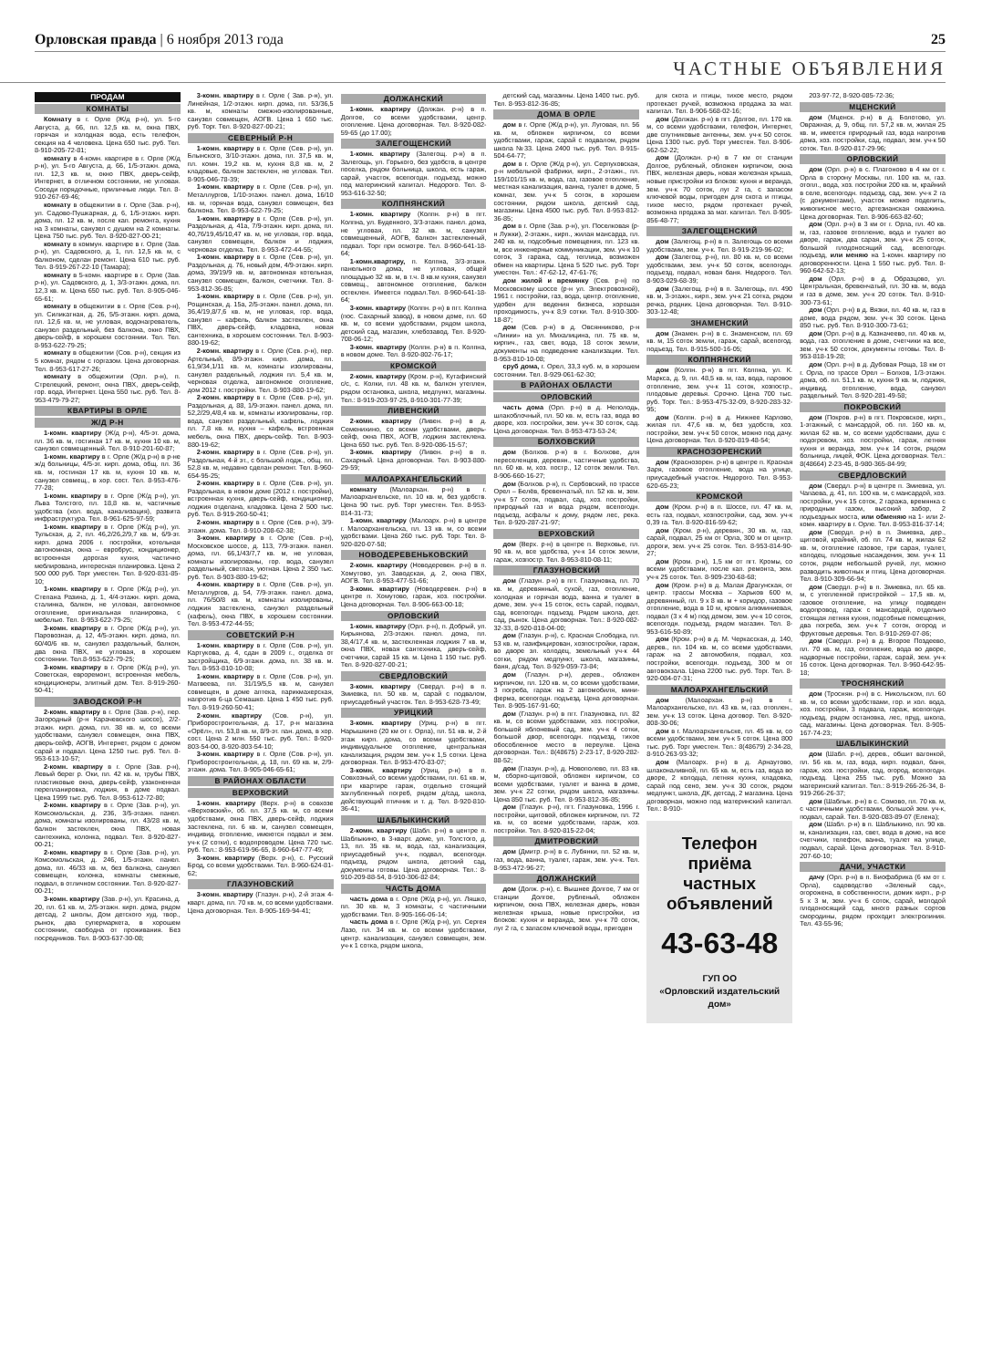Орловская правда | 6 ноября 2013 года 25
ЧАСТНЫЕ ОБЪЯВЛЕНИЯ
ПРОДАМ
КОМНАТЫ
Комнату в г. Орле (Ж/д р-н), ул. 5-го Августа, д. 66, пл. 12,5 кв. м, окна ПВХ, горячая и холодная вода, есть телефон, секция на 4 человека. Цена 650 тыс. руб. Тел. 8-910-205-72-81;
комнату в 4-комн. квартире в г. Орле (Ж/д р-н), ул. 5-го Августа, д. 66, 1/5-этажн. дома, пл. 12,3 кв. м, окно ПВХ, дверь-сейф, Интернет, в отличном состоянии, не угловая. Соседи порядочные, приличные люди. Тел. 8-910-267-69-46;
комнату в общежитии в г. Орле (Зав. р-н), ул. Садово-Пушкарная, д. 6, 1/5-этажн. кирп. дома, пл. 12 кв. м, после кап. ремонта, кухня на 3 комнаты, санузел с душем на 2 комнаты. Цена 750 тыс. руб. Тел. 8-920-827-00-21;
комнату в коммун. квартире в г. Орле (Зав. р-н), ул. Садовского, д. 1, пл. 12,5 кв. м, с балконом, сделан ремонт. Цена 610 тыс. руб. Тел. 8-919-267-22-10 (Тамара);
комнату в 5-комн. квартире в г. Орле (Зав. р-н), ул. Садовского, д. 1, 3/3-этажн. дома, пл. 12,3 кв. м. Цена 650 тыс. руб. Тел. 8-905-046-65-61;
комнату в общежитии в г. Орле (Сев. р-н), ул. Силикатная, д. 26, 5/5-этажн. кирп. дома, пл. 12,6 кв. м, не угловая, водонагреватель, санузел раздельный, без балкона, окно ПВХ, дверь-сейф, в хорошем состоянии. Тел. Тел. 8-953-622-79-25;
комнату в общежитии (Сов. р-н), секция из 5 комнат, рядом с горгазом. Цена договорная. Тел. 8-953-617-27-26;
комнату в общежитии (Орл. р-н), п. Стрелецкий, ремонт, окна ПВХ, дверь-сейф, гор. вода, Интернет. Цена 550 тыс. руб. Тел. 8-953-479-79-27;
КВАРТИРЫ В ОРЛЕ
Ж/Д Р-Н
1-комн. квартиру (Ж/д р-н), 4/5-эт. дома, пл. 36 кв. м, гостиная 17 кв. м, кухня 10 кв. м, санузел совмещенный. Тел. 8-910-201-60-87;
1-комн. квартиру в г. Орле (Ж/д р-н) в р-не ж/д больницы, 4/5-эт. кирп. дома, общ. пл. 36 кв. м, гостиная 17 кв. м, кухня 10 кв. м, санузел совмещ., в хор. сост. Тел. 8-953-476-77-28;
1-комн. квартиру в г. Орле (Ж/д р-н), ул. Льва Толстого, пл. 18,8 кв. м, частичные удобства (хол. вода, канализация), развита инфраструктура. Тел. 8-961-625-97-59;
1-комн. квартиру в г. Орле (Ж/д р-н), ул. Тульская, д. 2, пл. 46,2/26,2/9,7 кв. м, 6/9-эт. кирп. дома 2006 г. постройки, котельная автономная, окна – евробрус, кондиционер, встроенная дорогая кухня, частично меблирована, интересная планировка. Цена 2 500 000 руб. Торг уместен. Тел. 8-920-831-85-10;
1-комн. квартиру в г. Орле (Ж/д р-н), ул. Степана Разина, д. 1, 4/4-этажн. кирп. дома, сталинка, балкон, не угловая, автономное отопление, оригинальная планировка, с мебелью. Тел. 8-953-622-79-25;
3-комн. квартиру в г. Орле (Ж/д р-н), ул. Паровозная, д. 12, 4/5-этажн. кирп. дома, пл. 60/40/6 кв. м, санузел раздельный, балкон, два окна ПВХ, не угловая, в хорошем состоянии. Тел.8-953-622-79-25;
3-комн. квартиру в г. Орле (Ж/д р-н), ул. Советская, евроремонт, встроенная мебель, кондиционеры, элитный дом. Тел. 8-919-260-50-41;
ЗАВОДСКОЙ Р-Н
2-комн. квартиру в г. Орле (Зав. р-н), пер. Загородный (р-н Карачевского шоссе), 2/2-этажн. кирп. дома, пл. 38 кв. м, со всеми удобствами, санузел совмещен, окна ПВХ, дверь-сейф, АОГВ, Интернет, рядом с домом сарай и подвал. Цена 1250 тыс. руб. Тел. 8-953-613-10-57;
2-комн. квартиру в г. Орле (Зав. р-н), Левый берег р. Оки, пл. 42 кв. м, трубы ПВХ, пластиковые окна, дверь-сейф, узаконенная перепланировка, лоджия, в доме подвал. Цена 1999 тыс. руб. Тел. 8-953-612-72-80;
2-комн. квартиру в г. Орле (Зав. р-н), ул. Комсомольская, д. 236, 3/5-этажн. панел. дома, комнаты изолированы, пл. 43/28 кв. м, балкон застеклен, окна ПВХ, новая сантехника, колонка, подвал. Тел. 8-920-827-00-21;
2-комн. квартиру в г. Орле (Зав. р-н), ул. Комсомольская, д. 246, 1/5-этажн. панел. дома, пл. 46/33 кв. м, без балкона, санузел совмещен, колонка, комнаты смежные, подвал, в отличном состоянии. Тел. 8-920-827-00-21;
3-комн. квартиру (Зав. р-н), ул. Красина, д. 20, пл. 61 кв. м, 2/5-этажн. кирп. дома, рядом детсад, 2 школы, Дом детского худ. твор., рынок, два супермаркета, в хорошем состоянии, свободна от проживания. Без посредников. Тел. 8-903-637-30-08;
3-комн. квартиру в г. Орле ( Зав. р-н), ул. Линейная, 1/2-этажн. кирп. дома, пл. 53/36,5 кв. м, комнаты смежно-изолированные, санузел совмещен, АОГВ. Цена 1 650 тыс. руб. Торг. Тел. 8-920-827-00-21;
СЕВЕРНЫЙ Р-Н
1-комн. квартиру в г. Орле (Сев. р-н), ул. Блынского, 3/10-этажн. дома, пл. 37,5 кв. м, пл. комн. 19,2 кв. м, кухня 8,8 кв. м, 2 кладовые, балкон застеклен, не угловая. Тел. 8-905-046-78-39;
1-комн. квартиру в г. Орле (Сев. р-н), ул. Металлургов, 1/10-этажн. панел. дома, 16/10 кв. м, горячая вода, санузел совмещен, без балкона. Тел. 8-953-622-79-25;
1-комн. квартиру в г. Орле (Сев. р-н), ул. Раздольная, д. 41а, 7/9-этажн. кирп. дома, пл. 40,76/19,45/10,47 кв. м, не угловая, гор. вода, санузел совмещен, балкон и лоджия, черновая отделка. Тел. 8-953-472-44-55;
1-комн. квартиру в г. Орле (Сев. р-н), ул. Раздольная, д. 76, новый дом, 4/9-этажн. кирп. дома, 39/19/9 кв. м, автономная котельная, санузел совмещен, балкон, счетчики. Тел. 8-953-812-36-85;
1-комн. квартиру в г. Орле (Сев. р-н), ул. Рощинская, д. 15а, 2/5-этажн. панел. дома, пл. 36,4/19,8/7,6 кв. м, не угловая, гор. вода, санузел – кафель, балкон застеклен, окна ПВХ, дверь-сейф, кладовка, новая сантехника, в хорошем состоянии. Тел. 8-903-880-19-62;
2-комн. квартиру в г. Орле (Сев. р-н), пер. Артельный, 8/9-этажн. кирп. дома, пл. 61,9/34,1/11 кв. м, комнаты изолированы, санузел раздельный, лоджия пл. 5,4 кв. м, черновая отделка, автономное отопление, дом 2012 г. постройки. Тел. 8-903-880-19-62;
2-комн. квартиру в г. Орле (Сев. р-н), ул. Раздольная, д. 88, 1/9-этажн. панел. дома, пл. 52,2/29,4/8,4 кв. м, комнаты изолированы, гор. вода, санузел раздельный, кафель, лоджия пл. 7,8 кв. м, кухня – кафель, встроенная мебель, окна ПВХ, дверь-сейф. Тел. 8-903-880-19-62;
2-комн. квартиру в г. Орле (Сев. р-н), ул. Раздольная, 4-й эт., с большой лодж., общ. пл. 52,8 кв. м, недавно сделан ремонт. Тел. 8-960-654-95-25;
2-комн. квартиру в г. Орле (Сев. р-н), ул. Раздольная, в новом доме (2012 г. постройки), встроенная кухня, дверь-сейф, кондиционер, лоджия отделана, кладовка. Цена 2 500 тыс. руб. Тел. 8-919-260-50-41;
2-комн. квартиру в г. Орле (Сев. р-н), 3/9-этажн. дома. Тел. 8-910-208-62-38;
3-комн. квартиру в г. Орле (Сев. р-н), Московское шоссе, д. 113, 7/9-этажн. панел. дома, пл. 66,1/43/7,7 кв. м, не угловая, комнаты изолированы, гор. вода, санузел раздельный, светлая, уютная. Цена 2 350 тыс. руб. Тел. 8-903-880-19-62;
4-комн. квартиру в г. Орле (Сев. р-н), ул. Металлургов, д. 54, 7/9-этажн. панел. дома, пл. 76/50/8 кв. м, комнаты изолированы, лоджия застеклена, санузел раздельный (кафель), окна ПВХ, в хорошем состоянии. Тел. 8-953-472-44-55;
СОВЕТСКИЙ Р-Н
1-комн. квартиру в г. Орле (Сов. р-н), ул. Картукова, д. 4, сдан в 2009 г., отделка от застройщика, 6/9-этажн. дома, пл. 38 кв. м. Тел. 8-953-810-10-08;
1-комн. квартиру в г. Орле (Сов. р-н), ул. Матвеева, пл. 31/19/5,5 кв. м, санузел совмещен, в доме аптека, парикмахерская, напротив 6-ца Семашко. Цена 1 450 тыс. руб. Тел. 8-919-260-50-41;
2-комн. квартиру (Сов. р-н), ул. Приборостроительная, д. 17, р-н магазина «Орёл», пл. 53,8 кв. м, 8/9-эт. пан. дома, в хор. сост. Цена 2 млн. 550 тыс. руб. Тел.: 8-920-803-54-00, 8-920-803-54-10;
3-комн. квартиру в г. Орле (Сов. р-н), ул. Приборостроительная, д. 18, пл. 69 кв. м, 2/9-этажн. дома. Тел. 8-905-046-65-61;
В РАЙОНАХ ОБЛАСТИ
ВЕРХОВСКИЙ
1-комн. квартиру (Верх. р-н) в совхозе «Верховский», об. пл. 37,5 кв. м, со всеми удобствами, окна ПВХ, дверь-сейф, лоджия застеклена, пл. 6 кв. м, санузел совмещен, индивид. отопление, имеются подвал и зем. уч-к (2 сотки), с водопроводом. Цена 720 тыс. руб. Тел.: 8-953-619-96-65, 8-960-647-77-49;
3-комн. квартиру (Верх. р-н), с. Русский Брод, со всеми удобствами. Тел. 8-960-624-81-62;
ГЛАЗУНОВСКИЙ
3-комн. квартиру (Глазун. р-н), 2-й этаж 4-кварт. дома, пл. 70 кв. м, со всеми удобствами. Цена договорная. Тел. 8-905-169-94-41;
ДОЛЖАНСКИЙ
1-комн. квартиру (Должан. р-н) в п. Долгое, со всеми удобствами, центр. отопление. Цена договорная. Тел. 8-920-082-59-65 (до 17.00);
ЗАЛЕГОЩЕНСКИЙ
1-комн. квартиру (Залегощ. р-н) в п. Залегощь, ул. Горького, без удобств, в центре поселка, рядом больница, школа, есть гараж, сарай, участок, всепогодн. подъезд, можно под материнский капитал. Недорого. Тел. 8-953-616-32-50;
КОЛПНЯНСКИЙ
1-комн. квартиру (Колпн. р-н) в пгт. Колпна, ул. Буденного, 3/3-этажн. панел. дома, не угловая, пл. 32 кв. м, санузел совмещенный, АОГВ, балкон застекленный, подвал. Торг при осмотре. Тел. 8-960-641-18-64;
1-комн.квартиру, п. Колпна, 3/3-этажн. панельного дома, не угловая, общей площадью 32 кв. м, в т.ч. 8 кв.м кухня, санузел совмещ., автономное отопление, балкон остеклен. Имеется подвал.Тел. 8-960-641-18-64;
3-комн. квартиру (Колпн. р-н) в пгт. Колпна (пос. Сахарный завод), в новом доме, пл. 60 кв. м, со всеми удобствами, рядом школа, детский сад, магазин, хлебозавод. Тел. 8-920-708-06-12;
3-комн. квартиру (Колпн. р-н) в п. Колпна, в новом доме. Тел. 8-920-802-76-17;
КРОМСКОЙ
2-комн. квартиру (Кром. р-н), Кутафинский с/с, с. Колки, пл. 48 кв. м, балкон утеплен, рядом остановка, школа, медпункт, магазины. Тел.: 8-919-203-97-25, 8-910-301-77-39;
ЛИВЕНСКИЙ
2-комн. квартиру (Ливен. р-н) в д. Семенихино, со всеми удобствами, дверь-сейф, окна ПВХ, АОГВ, лоджия застеклена. Цена 650 тыс. руб. Тел. 8-920-086-15-57;
3-комн. квартиру (Ливен. р-н) в п. Сахарный. Цена договорная. Тел. 8-903-880-29-59;
МАЛОАРХАНГЕЛЬСКИЙ
комнату (Малоархан. р-н) в г. Малоархангельске, пл. 10 кв. м, без удобств. Цена 90 тыс. руб. Торг уместен. Тел. 8-953-814-31-73;
1-комн. квартиру (Малоарх. р-н) в центре г. Малоархангельска, пл. 13 кв. м, со всеми удобствами. Цена 260 тыс. руб. Торг. Тел. 8-920-820-07-58;
НОВОДЕРЕВЕНЬКОВСКИЙ
2-комн. квартиру (Новодеревен. р-н) в п. Хомутово, ул. Заводская, д. 2, окна ПВХ, АОГВ. Тел. 8-953-477-51-66;
3-комн. квартиру (Новодеревен. р-н) в центре п. Хомутово, гараж, хоз. постройки. Цена договорная. Тел. 8-906-663-00-18;
ОРЛОВСКИЙ
1-комн. квартиру (Орл. р-н), п. Добрый, ул. Кирьянова, 2/3-этажн. панел. дома, пл. 38,4/17,4 кв. м, застекленная лоджия 7 кв. м, окна ПВХ, новая сантехника, дверь-сейф, счетчики, сарай 15 кв. м. Цена 1 150 тыс. руб. Тел. 8-920-827-00-21;
СВЕРДЛОВСКИЙ
3-комн. квартиру (Свердл. р-н) в п. Змиевка, пл. 50 кв. м, сарай с подвалом, приусадебный участок. Тел. 8-953-628-73-49;
УРИЦКИЙ
3-комн. квартиру (Уриц. р-н) в пгт. Нарышкино (20 км от г. Орла), пл. 51 кв. м, 2-й этаж кирп. дома, со всеми удобствами, индивидуальное отопление, центральная канализация, рядом зем. уч-к 1,5 сотки. Цена договорная. Тел. 8-953-470-83-07;
3-комн. квартиру (Уриц. р-н) в п. Совхозный, со всеми удобствами, пл. 61 кв. м, при квартире гараж, отдельно стоящий заглубленный погреб, рядом д/сад, школа, действующий птичник и т. д. Тел. 8-920-810-36-41;
ШАБЛЫКИНСКИЙ
2-комн. квартиру (Шабл. р-н) в центре п. Шаблыкино, в 3-кварт. доме, ул. Толстого, д. 13, пл. 35 кв. м, вода, газ, канализация, приусадебный уч-к, подвал, всепогодн. подъезд, рядом школа, детский сад, документы готовы. Цена договорная. Тел.: 8-910-209-88-54, 8-910-306-82-84;
ЧАСТЬ ДОМА
часть дома в г. Орле (Ж/д р-н), ул. Ляшко, пл. 30 кв. м, 3 комнаты, с частичными удобствами. Тел. 8-905-166-06-14;
часть дома в г. Орле (Ж/д р-н), ул. Сергея Лазо, пл. 34 кв. м. со всеми удобствами, центр. канализация, санузел совмещен, зем. уч-к 1 сотка, рядом школа,
детский сад, магазины. Цена 1400 тыс. руб. Тел. 8-953-812-36-85;
ДОМА В ОРЛЕ
дом в г. Орле (Ж/д р-н), ул. Луговая, пл. 56 кв. м, обложен кирпичом, со всеми удобствами, гараж, сарай с подвалом, рядом школа №33. Цена 2400 тыс. руб. Тел. 8-915-504-64-77;
дом в г. Орле (Ж/д р-н), ул. Серпуховская, р-н мебельной фабрики, кирп., 2-этажн., пл. 159/101/15 кв. м, вода, газ, газовое отопление, местная канализация, ванна, туалет в доме, 5 комнат, зем. уч-к 5 соток, в хорошем состоянии, рядом школа, детский сад, магазины. Цена 4500 тыс. руб. Тел. 8-953-812-36-85;
дом в г. Орле (Зав. р-н), ул. Посел­ковая (р-н Лужки), 2-этажн., кирп., жилая мансарда, пл. 240 кв. м, подсобные помещения, пл. 123 кв. м, все инженерные коммуникации, зем. уч-к 10 соток, 3 гаража, сад, теплица, возможен обмен на квартиры. Цена 5 520 тыс. руб. Торг уместен. Тел.: 47-62-12, 47-61-76;
дом жилой и времянку (Сев. р-н) по Московскому шоссе (р-н ул. Электровозной), 1961 г. постройки, газ, вода, центр. отопление, удобен для ведения бизнеса, хорошая проходимость, уч-к 8,9 сотки. Тел. 8-910-300-18-87;
дом (Сев. р-н) в д. Овсянниково, р-н «Линии» на ул. Михалицина, пл. 75 кв. м, кирпич., газ, свет, вода, 18 соток земли, документы на подведение канализации. Тел. 8-953-810-10-08;
сруб дома, г. Орел, 33,3 куб. м, в хорошем состоянии. Тел. 8-929-061-62-30;
В РАЙОНАХ ОБЛАСТИ
ОРЛОВСКИЙ
часть дома (Орл. р-н) в д. Неполодь, шлакоблочный, пл. 50 кв. м, есть газ, вода во дворе, хоз. постройки, зем. уч-к 30 соток, сад. Цена договорная. Тел. 8-953-473-53-24;
БОЛХОВСКИЙ
дом (Болхов. р-н) в г. Болхове, для переселенцев, деревян., частичные удобства, пл. 60 кв. м, хоз. постр., 12 соток земли. Тел. 8-906-660-16-27;
дом (Болхов. р-н), п. Сербовский, по трассе Орел – Белёв, бревенчатый, пл. 52 кв. м, зем. уч-к 57 соток, подвал, сад, хоз. постройки, природный газ и вода рядом, всепогодн. подъезд, асфальт к дому, рядом лес, река. Тел. 8-920-287-21-97;
ВЕРХОВСКИЙ
дом (Верх. р-н) в центре п. Верховье, пл. 90 кв. м, все удобства, уч-к 14 соток земли, гараж, хозпостр. Тел. 8-953-810-08-11;
ГЛАЗУНОВСКИЙ
дом (Глазун. р-н) в пгт. Глазуновка, пл. 70 кв. м, деревянный, сухой, газ, отопление, холодная и горячая вода, ванна и туалет в доме, зем. уч-к 15 соток, есть сарай, подвал, сад, всепогодн. подъезд. Рядом школа, дет. сад, рынок. Цена договорная. Тел.: 8-920-082-32-33, 8-920-818-04-00;
дом (Глазун. р-н), с. Красная Слободка, пл. 53 кв. м, газифицирован, хозпостройки, гараж, во дворе эл. колодец, земельный уч-к 44 сотки, рядом медпункт, школа, магазины, баня, д/сад. Тел. 8-929-059-73-84;
дом (Глазун. р-н), дерев., обложен кирпичом, пл. 120 кв. м, со всеми удобствами, 3 погреба, гараж на 2 автомобиля, мини-ферма, всепогодн. подъезд. Цена договорная. Тел. 8-905-167-91-60;
дом (Глазун. р-н) в пгт. Глазуновка, пл. 82 кв. м, со всеми удобствами, хоз. постройки, большой яблоневый сад, зем. уч-к 4 сотки, большой двор, всепогодн. подъезд, тихое обособленное место в переулке. Цена договорная. Тел.: 8(48675) 2-23-17, 8-920-282-88-52;
дом (Глазун. р-н), д. Новополево, пл. 83 кв. м, сборно-щитовой, обложен кирпичом, со всеми удобствами, туалет и ванна в доме, зем. уч-к 22 сотки, рядом школа, магазины. Цена 850 тыс. руб. Тел. 8-953-812-36-85;
дом (Глазун. р-н), пгт. Глазуновка, 1996 г. постройки, щитовой, обложен кирпичом, пл. 72 кв. м, со всеми удобствами, гараж, хоз. постройки. Тел. 8-920-815-22-04;
ДМИТРОВСКИЙ
дом (Дмитр. р-н) в с. Лубянки, пл. 52 кв. м, газ, вода, ванна, туалет, гараж, зем. уч-к. Тел. 8-953-472-96-27;
ДОЛЖАНСКИЙ
дом (Долж. р-н), с. Вышнее Долгое, 7 км от станции Долгое, рубленый, обложен кирпичом, окна ПВХ, железная дверь, новая железная крыша, новые пристройки, из блоков: кухня и веранда, зем. уч-к 70 соток, луг 2 га, с запасом ключевой воды, пригоден
для скота и птицы, тихое место, рядом протекает ручей, возможна продажа за мат. капитал. Тел. 8-906-568-02-16;
дом (Должан. р-н) в пгт. Долгое, пл. 170 кв. м, со всеми удобствами, телефон, Интернет, две спутниковые антенны, зем. уч-к 50 соток. Цена 1300 тыс. руб. Торг уместен. Тел. 8-906-662-52-22;
дом (Должан. р-н) в 7 км от станции Долгое, рубленый, обложен кирпичом, окна ПВХ, железная дверь, новая железная крыша, новые пристройки из блоков: кухня и веранда, зем. уч-к 70 соток, луг 2 га, с запасом ключевой воды, пригоден для скота и птицы, тихое место, рядом протекает ручей, возможна продажа за мат. капитал. Тел. 8-905-856-48-77;
ЗАЛЕГОЩЕНСКИЙ
дом (Залегощ. р-н) в п. Залегощь со всеми удобствами, зем. уч-к. Тел. 8-919-219-96-02;
дом (Залегощ. р-н), пл. 80 кв. м, со всеми удобствами, зем. уч-к 50 соток, всепогодн. подъезд, подвал, новая баня. Недорого. Тел. 8-903-029-68-39;
дом (Залегощ. р-н) в п. Залегощь, пл. 490 кв. м, 3-этажн., кирп., зем. уч-к 21 сотка, рядом речка, родник. Цена договорная. Тел. 8-910-303-12-48;
ЗНАМЕНСКИЙ
дом (Знамен. р-н) в с. Знаменском, пл. 69 кв. м, 15 соток земли, гараж, сарай, всепогод. подъезд. Тел. 8-915-500-16-05;
КОЛПНЯНСКИЙ
дом (Колпн. р-н) в пгт. Колпна, ул. К. Маркса, д. 9, пл. 48,5 кв. м, газ, вода, паровое отопление, зем. уч-к 11 соток, хозпостр., плодовые деревья. Срочно. Цена 700 тыс. руб. Торг. Тел.: 8-953-475-32-09, 8-920-283-32-95;
дом (Колпн. р-н) в д. Нижнее Карлово, жилая пл. 47,6 кв. м, без удобств, хоз. постройки, зем. уч-к 50 соток, можно под дачу. Цена договорная. Тел. 8-920-819-48-54;
КРАСНОЗОРЕНСКИЙ
дом (Краснозорен. р-н) в центре п. Красная Заря, газовое отопление, вода на улице, приусадебный участок. Недорого. Тел. 8-953-620-65-23;
КРОМСКОЙ
дом (Кром. р-н) в п. Шоссе, пл. 47 кв. м, есть газ, подвал, хозпостройки, сад, зем. уч-к 0,39 га. Тел. 8-920-816-59-62;
дом (Кром. р-н), деревян., 30 кв. м, газ, сарай, подвал, 25 км от Орла, 300 м от центр. дороги, зем. уч-к 25 соток. Тел. 8-953-814-90-27;
дом (Кром. р-н), 1,5 км от пгт. Кромы, со всеми удобствами, после кап. ремонта, зем. уч-к 25 соток. Тел. 8-909-230-68-68;
дом (Кром. р-н) в д. Малая Драгунская, от центр. трассы Москва – Харьков 600 м, деревянный, пл. 9 х 8 кв. м + коридор, газовое отопление, вода в 10 м, кровля алюминиевая, подвал (3 х 4 м) под домом, зем. уч-к 10 соток, всепогодн. подъезд, рядом магазин. Тел. 8-953-616-50-89;
дом (Кром. р-н) в д. М. Черкасская, д. 140, дерев., пл. 104 кв. м, со всеми удобствами, гараж на 2 автомобиля, подвал, хоз. постройки, всепогодн. подъезд, 300 м от автовокзала. Цена 2200 тыс. руб. Торг. Тел. 8-920-084-07-31;
МАЛОАРХАНГЕЛЬСКИЙ
дом (Малоархан. р-н) в г. Малоархангельске, пл. 43 кв. м, газ. отоплен., зем. уч-к 13 соток. Цена договор. Тел. 8-920-808-30-06;
дом в г. Малоархангельске, пл. 45 кв. м, со всеми удобствами, зем. уч-к 5 соток. Цена 800 тыс. руб. Торг уместен. Тел.: 8(48679) 2-34-28, 8-910-263-93-32;
дом (Малоарх. р-н) в д. Арнаутово, шлаконаливной, пл. 65 кв. м, есть газ, вода во дворе, 2 колодца, летняя кухня, кладовка, сарай под сено, зем. уч-к 30 соток, рядом медпункт, школа, ДК, детсад, 2 магазина. Цена договорная, можно под материнский капитал. Тел.: 8-910-
Телефон приёма частных объявлений
43-63-48
ГУП ОО
«Орловский издательский дом»
203-97-72, 8-920-085-72-36;
МЦЕНСКИЙ
дом (Мценск. р-н) в д. Болотово, ул. Овражная, д. 9, общ. пл. 57,2 кв. м, жилая 25 кв. м, имеется природный газ, вода напротив дома, хоз. постройки, сад, подвал, зем. уч-к 50 соток. Тел. 8-920-817-29-96;
ОРЛОВСКИЙ
дом (Орл. р-н) в с. Платоново в 4 км от г. Орла в сторону Москвы, пл. 100 кв. м, газ. отопл., вода, хоз. постройки 200 кв. м, крайний в селе, всепогодн. подъезд, сад, зем. уч-к 2 га (с документами), участок можно поделить, живописное место, артезианская скважина. Цена договорная. Тел. 8-906-663-82-60;
дом (Орл. р-н) в 3 км от г. Орла, пл. 40 кв. м, газ, газовое отопление, вода и туалет во дворе, гараж, два сарая, зем. уч-к 25 соток, большой плодоносящий сад, всепогодн. подъезд, или меняю на 1-комн. квартиру по договоренности. Цена 1 550 тыс. руб. Тел. 8-960-642-52-13;
дом (Орл. р-н) в д. Образцово, ул. Центральная, бревенчатый, пл. 30 кв. м, вода и газ в доме, зем. уч-к 20 соток. Тел. 8-910-300-73-61;
дом (Орл. р-н) в д. Вязки, пл. 40 кв. м, газ в доме, вода рядом, зем. уч-к 30 соток. Цена 850 тыс. руб. Тел. 8-910-300-73-61;
дом (Орл. р-н) в д. Казначеево, пл. 40 кв. м, вода, газ. отопление в доме, счетчики на все, зем. уч-к 50 соток, документы готовы. Тел. 8-953-818-19-28;
дом (Орл. р-н) в д. Дубовая Роща, 18 км от г. Орла, по трассе Орел – Болхов, 1/3-этажн. дома, об. пл. 51,1 кв. м, кухня 9 кв. м, лоджия, индивид. отопление, вода, санузел раздельный. Тел. 8-920-281-49-58;
ПОКРОВСКИЙ
дом (Покров. р-н) в пгт. Покровское, кирп., 1-этажный, с мансардой, об. пл. 160 кв. м, жилая 62 кв. м, со всеми удобствами, душ с подогревом, хоз. постройки, гараж, летняя кухня и веранда, зем. уч-к 14 соток, рядом больница, лицей, ФОК. Цена договорная. Тел.: 8(48664) 2-23-45, 8-980-365-84-99;
СВЕРДЛОВСКИЙ
дом (Свердл. р-н) в центре п. Змиевка, ул. Чапаева, д. 41, пл. 100 кв. м, с мансардой, хоз. постройки, уч-к 15 соток, 2 гаража, времянка с природным газом, высокий забор, 2 подъездных моста, или обменяю на 1- или 2-комн. квартиру в г. Орле. Тел. 8-953-816-37-14;
дом (Свердл. р-н) в п. Змиевка, дер., щитовой, крайний, об. пл. 74 кв. м, жилая 62 кв. м, отопление газовое, три сарая, туалет, колодец, плодовые насаждения, зем. уч-к 11 соток, рядом небольшой ручей, луг, можно разводить животных и птиц. Цена договорная. Тел. 8-910-309-66-94;
дом (Свердл. р-н) в п. Змиевка, пл. 65 кв. м, с утепленной пристройкой – 17,5 кв. м, газовое отопление, на улицу подведен водопровод, гараж с мансардой, отдельно стоящая летняя кухня, подсобные помещения, два погреба, зем. уч-к 7 соток, огород и фруктовые деревья. Тел. 8-910-269-07-86;
дом (Свердл. р-н) в д. Второе Поздеево, пл. 70 кв. м, газ, отопление, вода во дворе, надворные постройки, гараж, сарай, зем. уч-к 16 соток. Цена договорная. Тел. 8-960-642-95-18;
ТРОСНЯНСКИЙ
дом (Троснян. р-н) в с. Никольском, пл. 60 кв. м, со всеми удобствами, гор. и хол. вода, хоз. постройки, 3 подвала, гараж, всепогодн. подъезд, рядом остановка, лес, пруд, школа, сад, магазины. Цена договорная. Тел. 8-905-167-74-23;
ШАБЛЫКИНСКИЙ
дом (Шабл. р-н), дерев., обшит вагонкой, пл. 56 кв. м, газ, вода, кирп. подвал, баня, гараж, хоз. постройки, сад, огород, всепогодн. подъезд. Цена 255 тыс. руб. Можно за материнский капитал. Тел.: 8-919-266-26-34, 8-919-266-26-37;
дом (Шаблык. р-н) в с. Сомово, пл. 70 кв. м, с частичными удобствами, большой зем. уч-к, подвал, сарай. Тел. 8-920-083-89-07 (Елена);
дом (Шабл. р-н) в п. Шаблыкино, пл. 90 кв. м, канализация, газ, свет, вода в доме, на все счетчики, телефон, ванна, туалет на улице, подвал, сарай. Цена договорная. Тел. 8-910-207-60-10;
ДАЧИ, УЧАСТКИ
дачу (Орл. р-н) в п. Биофабрика (6 км от г. Орла), садоводство «Зеленый сад», огорожена, в собственности, домик кирп., р-р 5 х 3 м, зем. уч-к 6 соток, сарай, молодой плодоносящий сад, много разных сортов смородины, рядом проходит электролиния. Тел. 43-55-96;